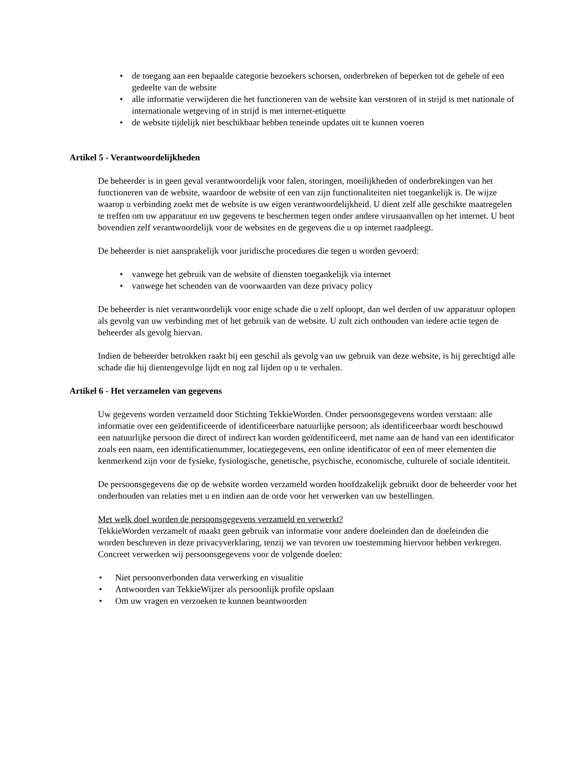• de toegang aan een bepaalde categorie bezoekers schorsen, onderbreken of beperken tot de gehele of een gedeelte van de website
• alle informatie verwijderen die het functioneren van de website kan verstoren of in strijd is met nationale of internationale wetgeving of in strijd is met internet-etiquette
• de website tijdelijk niet beschikbaar hebben teneinde updates uit te kunnen voeren
Artikel 5 - Verantwoordelijkheden
De beheerder is in geen geval verantwoordelijk voor falen, storingen, moeilijkheden of onderbrekingen van het functioneren van de website, waardoor de website of een van zijn functionaliteiten niet toegankelijk is. De wijze waarop u verbinding zoekt met de website is uw eigen verantwoordelijkheid. U dient zelf alle geschikte maatregelen te treffen om uw apparatuur en uw gegevens te beschermen tegen onder andere virusaanvallen op het internet. U bent bovendien zelf verantwoordelijk voor de websites en de gegevens die u op internet raadpleegt.
De beheerder is niet aansprakelijk voor juridische procedures die tegen u worden gevoerd:
• vanwege het gebruik van de website of diensten toegankelijk via internet
• vanwege het schenden van de voorwaarden van deze privacy policy
De beheerder is niet verantwoordelijk voor enige schade die u zelf oploopt, dan wel derden of uw apparatuur oplopen als gevolg van uw verbinding met of het gebruik van de website. U zult zich onthouden van iedere actie tegen de beheerder als gevolg hiervan.
Indien de beheerder betrokken raakt bij een geschil als gevolg van uw gebruik van deze website, is hij gerechtigd alle schade die hij dientengevolge lijdt en nog zal lijden op u te verhalen.
Artikel 6 - Het verzamelen van gegevens
Uw gegevens worden verzameld door Stichting TekkieWorden. Onder persoonsgegevens worden verstaan: alle informatie over een geïdentificeerde of identificeerbare natuurlijke persoon; als identificeerbaar wordt beschouwd een natuurlijke persoon die direct of indirect kan worden geïdentificeerd, met name aan de hand van een identificator zoals een naam, een identificatienummer, locatiegegevens, een online identificator of een of meer elementen die kenmerkend zijn voor de fysieke, fysiologische, genetische, psychische, economische, culturele of sociale identiteit.
De persoonsgegevens die op de website worden verzameld worden hoofdzakelijk gebruikt door de beheerder voor het onderhouden van relaties met u en indien aan de orde voor het verwerken van uw bestellingen.
Met welk doel worden de persoonsgegevens verzameld en verwerkt?
TekkieWorden verzamelt of maakt geen gebruik van informatie voor andere doeleinden dan de doeleinden die worden beschreven in deze privacyverklaring, tenzij we van tevoren uw toestemming hiervoor hebben verkregen. Concreet verwerken wij persoonsgegevens voor de volgende doelen:
• Niet persoonverbonden data verwerking en visualitie
• Antwoorden van TekkieWijzer als persoonlijk profile opslaan
• Om uw vragen en verzoeken te kunnen beantwoorden